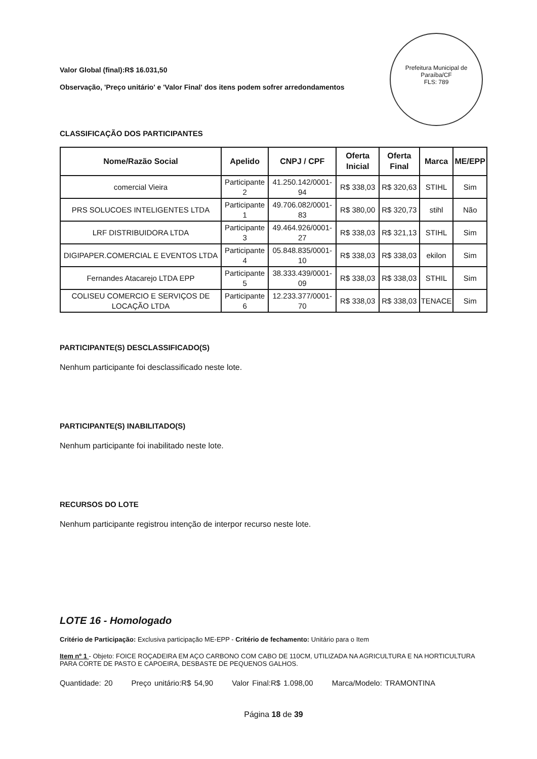Prefeitura Municipal de Paraíba/CF
FLS: 789
Valor Global (final):R$ 16.031,50
Observação, 'Preço unitário' e 'Valor Final' dos itens podem sofrer arredondamentos
CLASSIFICAÇÃO DOS PARTICIPANTES
| Nome/Razão Social | Apelido | CNPJ / CPF | Oferta Inicial | Oferta Final | Marca | ME/EPP |
| --- | --- | --- | --- | --- | --- | --- |
| comercial Vieira | Participante 2 | 41.250.142/0001-94 | R$ 338,03 | R$ 320,63 | STIHL | Sim |
| PRS SOLUCOES INTELIGENTES LTDA | Participante 1 | 49.706.082/0001-83 | R$ 380,00 | R$ 320,73 | stihl | Não |
| LRF DISTRIBUIDORA LTDA | Participante 3 | 49.464.926/0001-27 | R$ 338,03 | R$ 321,13 | STIHL | Sim |
| DIGIPAPER.COMERCIAL E EVENTOS LTDA | Participante 4 | 05.848.835/0001-10 | R$ 338,03 | R$ 338,03 | ekilon | Sim |
| Fernandes Atacarejo LTDA EPP | Participante 5 | 38.333.439/0001-09 | R$ 338,03 | R$ 338,03 | STHIL | Sim |
| COLISEU COMERCIO E SERVIÇOS DE LOCAÇÃO LTDA | Participante 6 | 12.233.377/0001-70 | R$ 338,03 | R$ 338,03 | TENACE | Sim |
PARTICIPANTE(S) DESCLASSIFICADO(S)
Nenhum participante foi desclassificado neste lote.
PARTICIPANTE(S) INABILITADO(S)
Nenhum participante foi inabilitado neste lote.
RECURSOS DO LOTE
Nenhum participante registrou intenção de interpor recurso neste lote.
LOTE 16 - Homologado
Critério de Participação: Exclusiva participação ME-EPP - Critério de fechamento: Unitário para o Item
Item nº 1 - Objeto: FOICE ROÇADEIRA EM AÇO CARBONO COM CABO DE 110CM, UTILIZADA NA AGRICULTURA E NA HORTICULTURA PARA CORTE DE PASTO E CAPOEIRA, DESBASTE DE PEQUENOS GALHOS.
Quantidade: 20 Preço unitário:R$ 54,90 Valor Final:R$ 1.098,00 Marca/Modelo: TRAMONTINA
Página 18 de 39